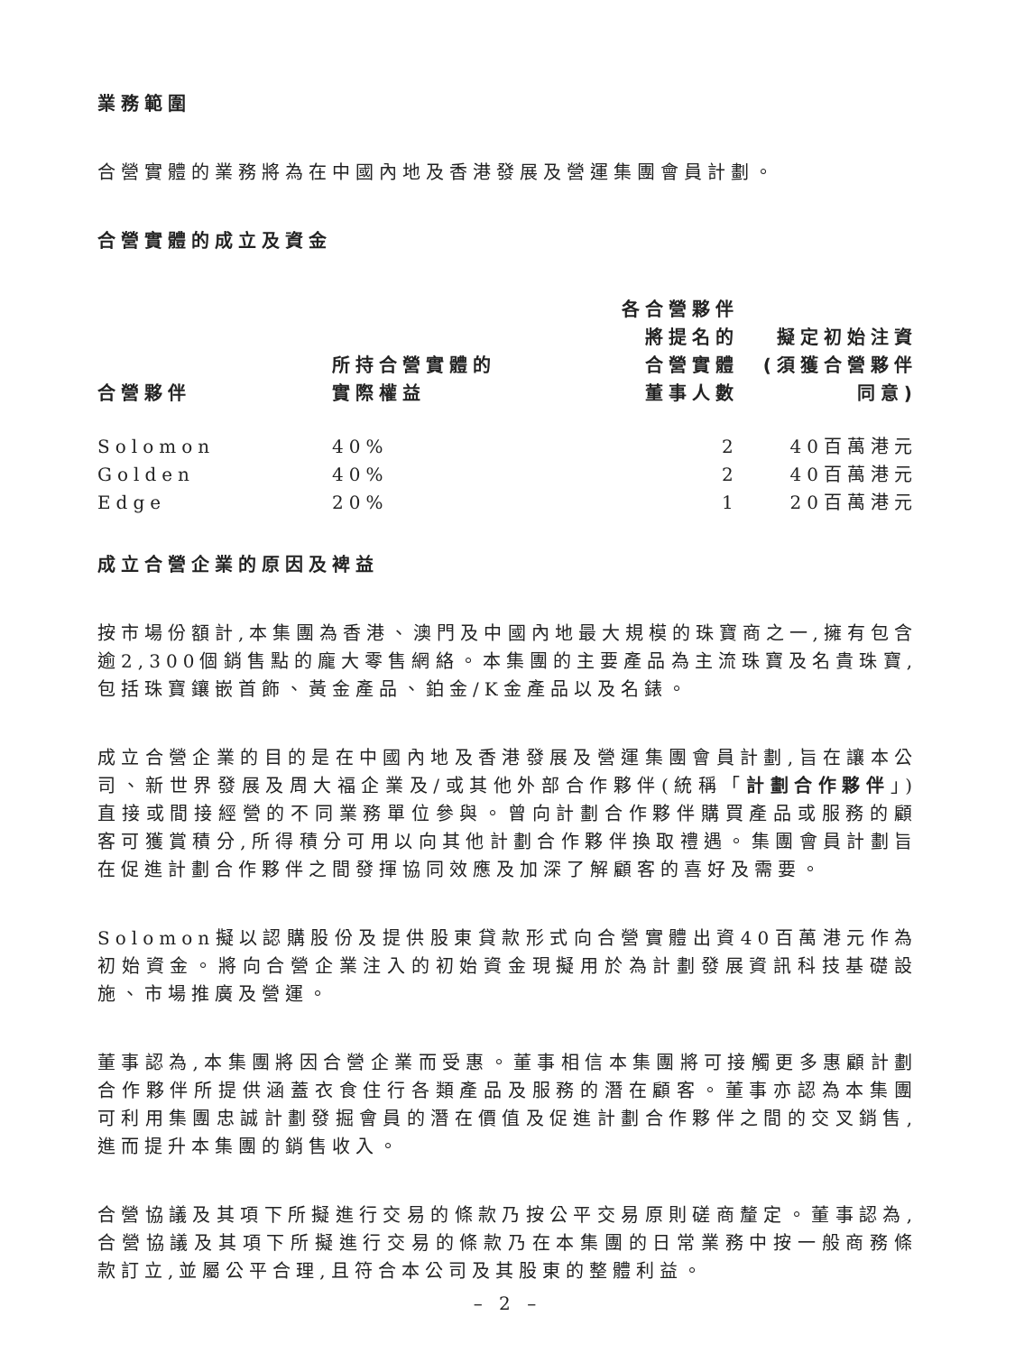業務範圍
合營實體的業務將為在中國內地及香港發展及營運集團會員計劃。
合營實體的成立及資金
| 合營夥伴 | 所持合營實體的 實際權益 | 各合營夥伴 將提名的 合營實體 董事人數 | 擬定初始注資 (須獲合營夥伴 同意) |
| --- | --- | --- | --- |
| Solomon | 40% | 2 | 40百萬港元 |
| Golden | 40% | 2 | 40百萬港元 |
| Edge | 20% | 1 | 20百萬港元 |
成立合營企業的原因及裨益
按市場份額計,本集團為香港、澳門及中國內地最大規模的珠寶商之一,擁有包含逾2,300個銷售點的龐大零售網絡。本集團的主要產品為主流珠寶及名貴珠寶,包括珠寶鑲嵌首飾、黃金產品、鉑金/K金產品以及名錶。
成立合營企業的目的是在中國內地及香港發展及營運集團會員計劃,旨在讓本公司、新世界發展及周大福企業及/或其他外部合作夥伴(統稱「計劃合作夥伴」)直接或間接經營的不同業務單位參與。曾向計劃合作夥伴購買產品或服務的顧客可獲賞積分,所得積分可用以向其他計劃合作夥伴換取禮遇。集團會員計劃旨在促進計劃合作夥伴之間發揮協同效應及加深了解顧客的喜好及需要。
Solomon擬以認購股份及提供股東貸款形式向合營實體出資40百萬港元作為初始資金。將向合營企業注入的初始資金現擬用於為計劃發展資訊科技基礎設施、市場推廣及營運。
董事認為,本集團將因合營企業而受惠。董事相信本集團將可接觸更多惠顧計劃合作夥伴所提供涵蓋衣食住行各類產品及服務的潛在顧客。董事亦認為本集團可利用集團忠誠計劃發掘會員的潛在價值及促進計劃合作夥伴之間的交叉銷售,進而提升本集團的銷售收入。
合營協議及其項下所擬進行交易的條款乃按公平交易原則磋商釐定。董事認為,合營協議及其項下所擬進行交易的條款乃在本集團的日常業務中按一般商務條款訂立,並屬公平合理,且符合本公司及其股東的整體利益。
– 2 –